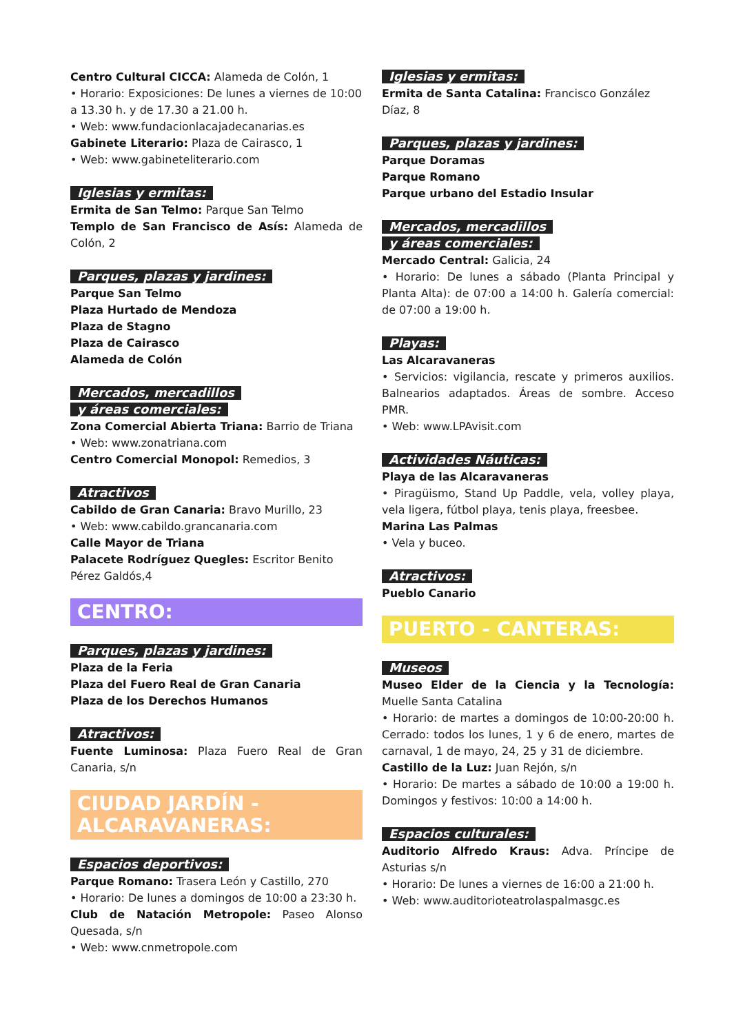Centro Cultural CICCA: Alameda de Colón, 1
• Horario: Exposiciones: De lunes a viernes de 10:00 a 13.30 h. y de 17.30 a 21.00 h.
• Web: www.fundacionlacajadecanarias.es
Gabinete Literario: Plaza de Cairasco, 1
• Web: www.gabineteliterario.com
Iglesias y ermitas:
Ermita de San Telmo: Parque San Telmo
Templo de San Francisco de Asís: Alameda de Colón, 2
Parques, plazas y jardines:
Parque San Telmo
Plaza Hurtado de Mendoza
Plaza de Stagno
Plaza de Cairasco
Alameda de Colón
Mercados, mercadillos
y áreas comerciales:
Zona Comercial Abierta Triana: Barrio de Triana
• Web: www.zonatriana.com
Centro Comercial Monopol: Remedios, 3
Atractivos
Cabildo de Gran Canaria: Bravo Murillo, 23
• Web: www.cabildo.grancanaria.com
Calle Mayor de Triana
Palacete Rodríguez Quegles: Escritor Benito Pérez Galdós,4
CENTRO:
Parques, plazas y jardines:
Plaza de la Feria
Plaza del Fuero Real de Gran Canaria
Plaza de los Derechos Humanos
Atractivos:
Fuente Luminosa: Plaza Fuero Real de Gran Canaria, s/n
CIUDAD JARDÍN - ALCARAVANERAS:
Espacios deportivos:
Parque Romano: Trasera León y Castillo, 270
• Horario: De lunes a domingos de 10:00 a 23:30 h.
Club de Natación Metropole: Paseo Alonso Quesada, s/n
• Web: www.cnmetropole.com
Iglesias y ermitas:
Ermita de Santa Catalina: Francisco González Díaz, 8
Parques, plazas y jardines:
Parque Doramas
Parque Romano
Parque urbano del Estadio Insular
Mercados, mercadillos
y áreas comerciales:
Mercado Central: Galicia, 24
• Horario: De lunes a sábado (Planta Principal y Planta Alta): de 07:00 a 14:00 h. Galería comercial: de 07:00 a 19:00 h.
Playas:
Las Alcaravaneras
• Servicios: vigilancia, rescate y primeros auxilios. Balnearios adaptados. Áreas de sombre. Acceso PMR.
• Web: www.LPAvisit.com
Actividades Náuticas:
Playa de las Alcaravaneras
• Piragüismo, Stand Up Paddle, vela, volley playa, vela ligera, fútbol playa, tenis playa, freesbee.
Marina Las Palmas
• Vela y buceo.
Atractivos:
Pueblo Canario
PUERTO - CANTERAS:
Museos
Museo Elder de la Ciencia y la Tecnología: Muelle Santa Catalina
• Horario: de martes a domingos de 10:00-20:00 h. Cerrado: todos los lunes, 1 y 6 de enero, martes de carnaval, 1 de mayo, 24, 25 y 31 de diciembre.
Castillo de la Luz: Juan Rejón, s/n
• Horario: De martes a sábado de 10:00 a 19:00 h. Domingos y festivos: 10:00 a 14:00 h.
Espacios culturales:
Auditorio Alfredo Kraus: Adva. Príncipe de Asturias s/n
• Horario: De lunes a viernes de 16:00 a 21:00 h.
• Web: www.auditorioteatrolaspalmasgc.es